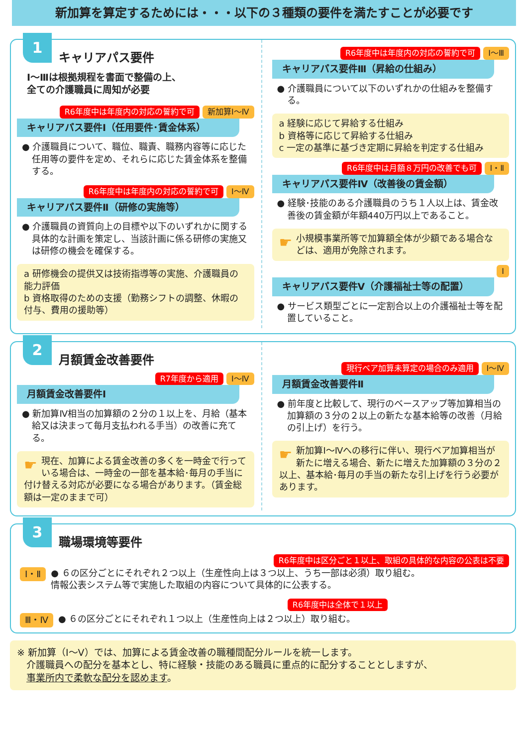新加算を算定するためには・・・以下の３種類の要件を満たすことが必要です
1 キャリアパス要件
Ⅰ～Ⅲは根拠規程を書面で整備の上、
全ての介護職員に周知が必要
R6年度中は年度内の対応の誓約で可 新加算Ⅰ～Ⅳ
キャリアパス要件Ⅰ（任用要件･賃金体系）
● 介護職員について、職位、職責、職務内容等に応じた任用等の要件を定め、それらに応じた賃金体系を整備する。
R6年度中は年度内の対応の誓約で可 Ⅰ～Ⅳ
キャリアパス要件Ⅱ（研修の実施等）
● 介護職員の資質向上の目標や以下のいずれかに関する具体的な計画を策定し、当該計画に係る研修の実施又は研修の機会を確保する。
a 研修機会の提供又は技術指導等の実施、介護職員の能力評価
b 資格取得のための支援（勤務シフトの調整、休暇の付与、費用の援助等）
R6年度中は年度内の対応の誓約で可 Ⅰ～Ⅲ
キャリアパス要件Ⅲ（昇給の仕組み）
● 介護職員について以下のいずれかの仕組みを整備する。
a 経験に応じて昇給する仕組み
b 資格等に応じて昇給する仕組み
c 一定の基準に基づき定期に昇給を判定する仕組み
R6年度中は月額８万円の改善でも可 Ⅰ・Ⅱ
キャリアパス要件Ⅳ（改善後の賃金額）
● 経験･技能のある介護職員のうち１人以上は、賃金改善後の賃金額が年額440万円以上であること。
☛ 小規模事業所等で加算額全体が少額である場合などは、適用が免除されます。
Ⅰ
キャリアパス要件Ⅴ（介護福祉士等の配置）
● サービス類型ごとに一定割合以上の介護福祉士等を配置していること。
2 月額賃金改善要件
R7年度から適用 Ⅰ～Ⅳ
月額賃金改善要件Ⅰ
● 新加算Ⅳ相当の加算額の２分の１以上を、月給（基本給又は決まって毎月支払われる手当）の改善に充てる。
☛ 現在、加算による賃金改善の多くを一時金で行っている場合は、一時金の一部を基本給･毎月の手当に付け替える対応が必要になる場合があります。（賃金総額は一定のままで可）
現行ベア加算未算定の場合のみ適用 Ⅰ～Ⅳ
月額賃金改善要件Ⅱ
● 前年度と比較して、現行のベースアップ等加算相当の加算額の３分の２以上の新たな基本給等の改善（月給の引上げ）を行う。
☛ 新加算Ⅰ～Ⅳへの移行に伴い、現行ベア加算相当が新たに増える場合、新たに増えた加算額の３分の２以上、基本給･毎月の手当の新たな引上げを行う必要があります。
3 職場環境等要件
R6年度中は区分ごと１以上、取組の具体的な内容の公表は不要
Ⅰ・Ⅱ ● ６の区分ごとにそれぞれ２つ以上（生産性向上は３つ以上、うち一部は必須）取り組む。
情報公表システム等で実施した取組の内容について具体的に公表する。
R6年度中は全体で１以上
Ⅲ・Ⅳ ● ６の区分ごとにそれぞれ１つ以上（生産性向上は２つ以上）取り組む。
※ 新加算（Ⅰ～Ⅴ）では、加算による賃金改善の職種間配分ルールを統一します。
　介護職員への配分を基本とし、特に経験・技能のある職員に重点的に配分することとしますが、
　事業所内で柔軟な配分を認めます。